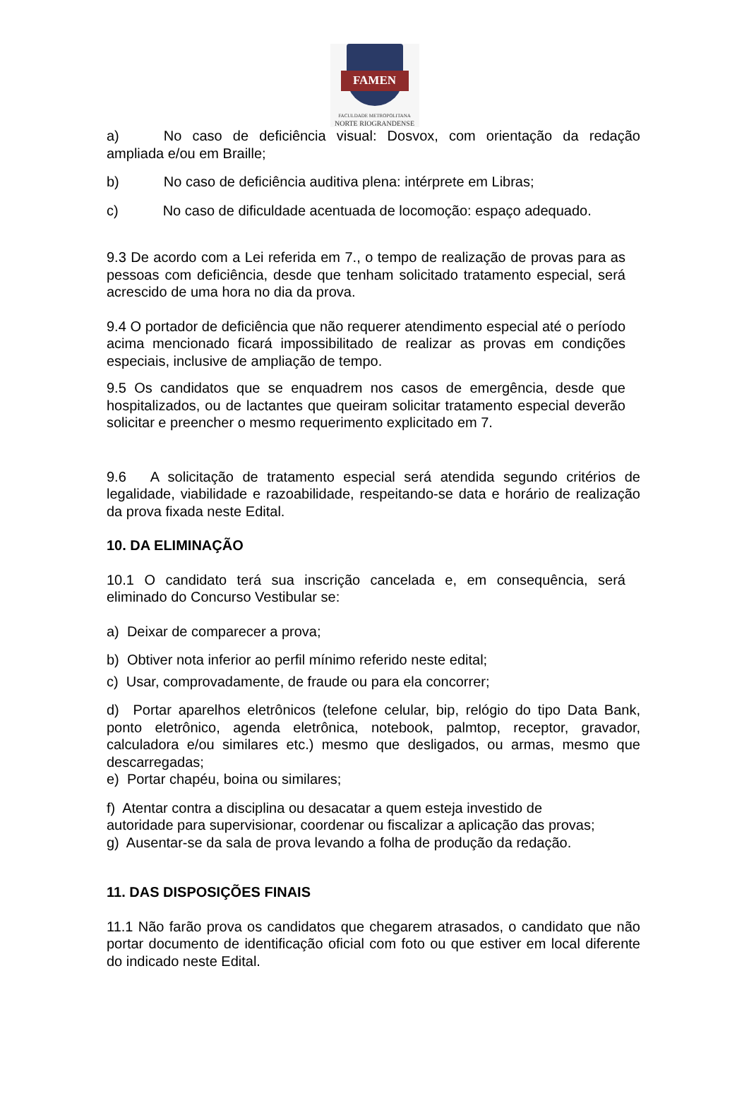FAMEN
FACULDADE METROPOLITANA
NORTE RIOGRANDENSE
a) No caso de deficiência visual: Dosvox, com orientação da redação ampliada e/ou em Braille;
b) No caso de deficiência auditiva plena: intérprete em Libras;
c) No caso de dificuldade acentuada de locomoção: espaço adequado.
9.3 De acordo com a Lei referida em 7., o tempo de realização de provas para as pessoas com deficiência, desde que tenham solicitado tratamento especial, será acrescido de uma hora no dia da prova.
9.4 O portador de deficiência que não requerer atendimento especial até o período acima mencionado ficará impossibilitado de realizar as provas em condições especiais, inclusive de ampliação de tempo.
9.5 Os candidatos que se enquadrem nos casos de emergência, desde que hospitalizados, ou de lactantes que queiram solicitar tratamento especial deverão solicitar e preencher o mesmo requerimento explicitado em 7.
9.6 A solicitação de tratamento especial será atendida segundo critérios de legalidade, viabilidade e razoabilidade, respeitando-se data e horário de realização da prova fixada neste Edital.
10. DA ELIMINAÇÃO
10.1 O candidato terá sua inscrição cancelada e, em consequência, será eliminado do Concurso Vestibular se:
a) Deixar de comparecer a prova;
b) Obtiver nota inferior ao perfil mínimo referido neste edital;
c) Usar, comprovadamente, de fraude ou para ela concorrer;
d) Portar aparelhos eletrônicos (telefone celular, bip, relógio do tipo Data Bank, ponto eletrônico, agenda eletrônica, notebook, palmtop, receptor, gravador, calculadora e/ou similares etc.) mesmo que desligados, ou armas, mesmo que descarregadas;
e) Portar chapéu, boina ou similares;
f) Atentar contra a disciplina ou desacatar a quem esteja investido de
autoridade para supervisionar, coordenar ou fiscalizar a aplicação das provas;
g) Ausentar-se da sala de prova levando a folha de produção da redação.
11. DAS DISPOSIÇÕES FINAIS
11.1 Não farão prova os candidatos que chegarem atrasados, o candidato que não portar documento de identificação oficial com foto ou que estiver em local diferente do indicado neste Edital.